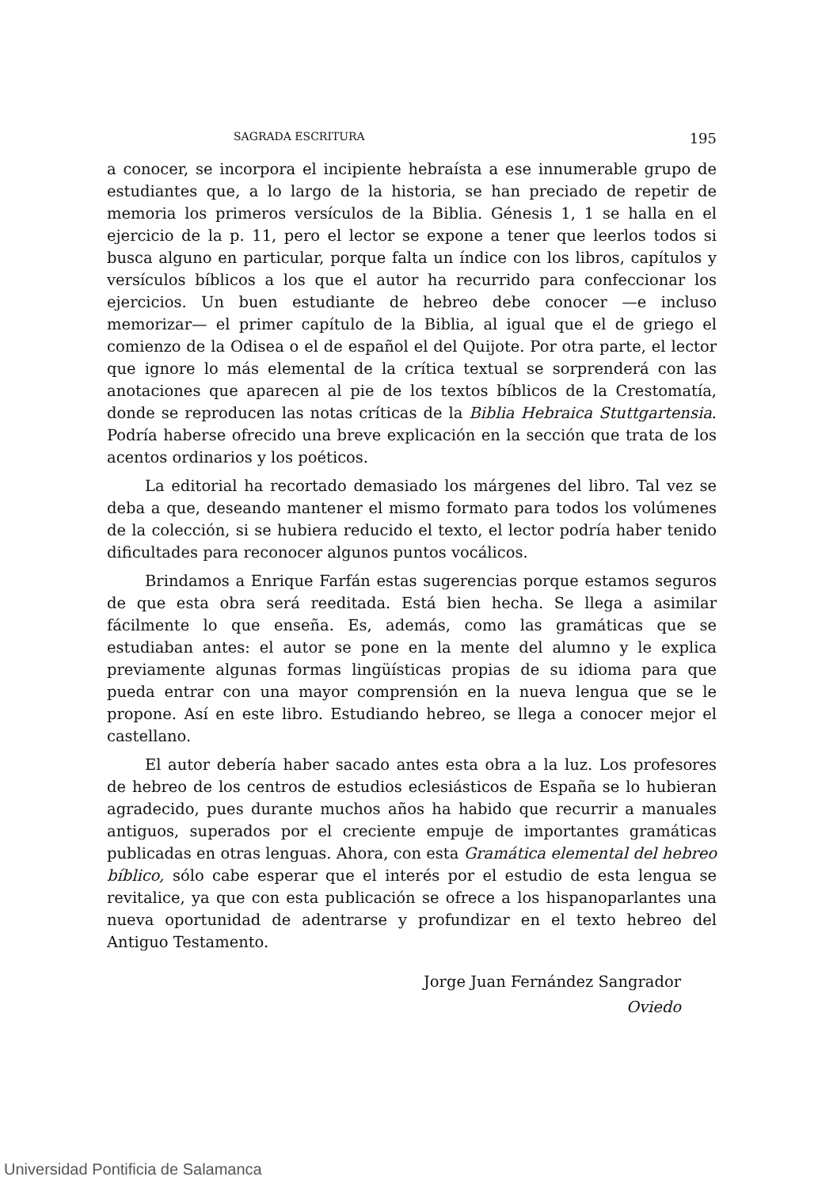SAGRADA ESCRITURA 195
a conocer, se incorpora el incipiente hebraísta a ese innumerable grupo de estudiantes que, a lo largo de la historia, se han preciado de repetir de memoria los primeros versículos de la Biblia. Génesis 1, 1 se halla en el ejercicio de la p. 11, pero el lector se expone a tener que leerlos todos si busca alguno en particular, porque falta un índice con los libros, capítulos y versículos bíblicos a los que el autor ha recurrido para confeccionar los ejercicios. Un buen estudiante de hebreo debe conocer —e incluso memorizar— el primer capítulo de la Biblia, al igual que el de griego el comienzo de la Odisea o el de español el del Quijote. Por otra parte, el lector que ignore lo más elemental de la crítica textual se sorprenderá con las anotaciones que aparecen al pie de los textos bíblicos de la Crestomatía, donde se reproducen las notas críticas de la Biblia Hebraica Stuttgartensia. Podría haberse ofrecido una breve explicación en la sección que trata de los acentos ordinarios y los poéticos.
La editorial ha recortado demasiado los márgenes del libro. Tal vez se deba a que, deseando mantener el mismo formato para todos los volúmenes de la colección, si se hubiera reducido el texto, el lector podría haber tenido dificultades para reconocer algunos puntos vocálicos.
Brindamos a Enrique Farfán estas sugerencias porque estamos seguros de que esta obra será reeditada. Está bien hecha. Se llega a asimilar fácilmente lo que enseña. Es, además, como las gramáticas que se estudiaban antes: el autor se pone en la mente del alumno y le explica previamente algunas formas lingüísticas propias de su idioma para que pueda entrar con una mayor comprensión en la nueva lengua que se le propone. Así en este libro. Estudiando hebreo, se llega a conocer mejor el castellano.
El autor debería haber sacado antes esta obra a la luz. Los profesores de hebreo de los centros de estudios eclesiásticos de España se lo hubieran agradecido, pues durante muchos años ha habido que recurrir a manuales antiguos, superados por el creciente empuje de importantes gramáticas publicadas en otras lenguas. Ahora, con esta Gramática elemental del hebreo bíblico, sólo cabe esperar que el interés por el estudio de esta lengua se revitalice, ya que con esta publicación se ofrece a los hispanoparlantes una nueva oportunidad de adentrarse y profundizar en el texto hebreo del Antiguo Testamento.
Jorge Juan Fernández Sangrador
Oviedo
Universidad Pontificia de Salamanca